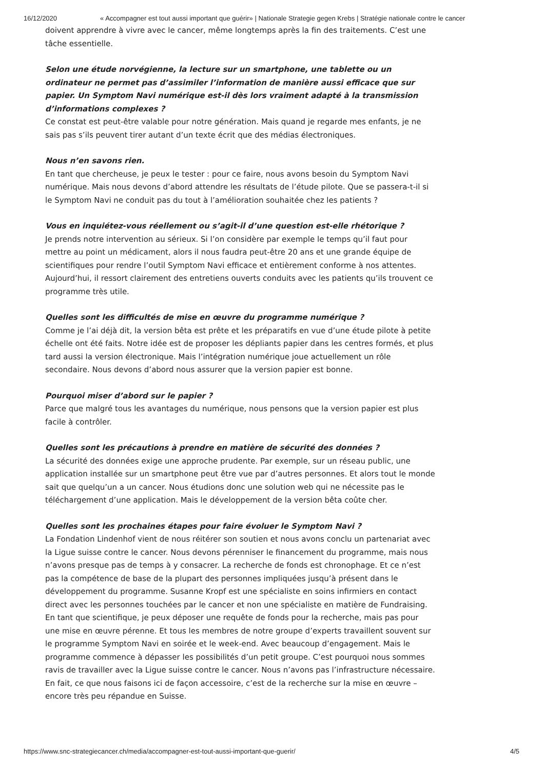16/12/2020 « Accompagner est tout aussi important que guérir» | Nationale Strategie gegen Krebs | Stratégie nationale contre le cancer
doivent apprendre à vivre avec le cancer, même longtemps après la fin des traitements. C’est une tâche essentielle.
Selon une étude norvégienne, la lecture sur un smartphone, une tablette ou un ordinateur ne permet pas d’assimiler l’information de manière aussi efficace que sur papier. Un Symptom Navi numérique est-il dès lors vraiment adapté à la transmission d’informations complexes ?
Ce constat est peut-être valable pour notre génération. Mais quand je regarde mes enfants, je ne sais pas s’ils peuvent tirer autant d’un texte écrit que des médias électroniques.
Nous n’en savons rien.
En tant que chercheuse, je peux le tester : pour ce faire, nous avons besoin du Symptom Navi numérique. Mais nous devons d’abord attendre les résultats de l’étude pilote. Que se passera-t-il si le Symptom Navi ne conduit pas du tout à l’amélioration souhaitée chez les patients ?
Vous en inquiétez-vous réellement ou s’agit-il d’une question est-elle rhétorique ?
Je prends notre intervention au sérieux. Si l’on considère par exemple le temps qu’il faut pour mettre au point un médicament, alors il nous faudra peut-être 20 ans et une grande équipe de scientifiques pour rendre l’outil Symptom Navi efficace et entièrement conforme à nos attentes. Aujourd’hui, il ressort clairement des entretiens ouverts conduits avec les patients qu’ils trouvent ce programme très utile.
Quelles sont les difficultés de mise en œuvre du programme numérique ?
Comme je l’ai déjà dit, la version bêta est prête et les préparatifs en vue d’une étude pilote à petite échelle ont été faits. Notre idée est de proposer les dépliants papier dans les centres formés, et plus tard aussi la version électronique. Mais l’intégration numérique joue actuellement un rôle secondaire. Nous devons d’abord nous assurer que la version papier est bonne.
Pourquoi miser d’abord sur le papier ?
Parce que malgré tous les avantages du numérique, nous pensons que la version papier est plus facile à contrôler.
Quelles sont les précautions à prendre en matière de sécurité des données ?
La sécurité des données exige une approche prudente. Par exemple, sur un réseau public, une application installée sur un smartphone peut être vue par d’autres personnes. Et alors tout le monde sait que quelqu’un a un cancer. Nous étudions donc une solution web qui ne nécessite pas le téléchargement d’une application. Mais le développement de la version bêta coûte cher.
Quelles sont les prochaines étapes pour faire évoluer le Symptom Navi ?
La Fondation Lindenhof vient de nous réitérer son soutien et nous avons conclu un partenariat avec la Ligue suisse contre le cancer. Nous devons pérenniser le financement du programme, mais nous n’avons presque pas de temps à y consacrer. La recherche de fonds est chronophage. Et ce n’est pas la compétence de base de la plupart des personnes impliquées jusqu’à présent dans le développement du programme. Susanne Kropf est une spécialiste en soins infirmiers en contact direct avec les personnes touchées par le cancer et non une spécialiste en matière de Fundraising. En tant que scientifique, je peux déposer une requête de fonds pour la recherche, mais pas pour une mise en œuvre pérenne. Et tous les membres de notre groupe d’experts travaillent souvent sur le programme Symptom Navi en soirée et le week-end. Avec beaucoup d’engagement. Mais le programme commence à dépasser les possibilités d’un petit groupe. C’est pourquoi nous sommes ravis de travailler avec la Ligue suisse contre le cancer. Nous n’avons pas l’infrastructure nécessaire. En fait, ce que nous faisons ici de façon accessoire, c’est de la recherche sur la mise en œuvre – encore très peu répandue en Suisse.
https://www.snc-strategiecancer.ch/media/accompagner-est-tout-aussi-important-que-guerir/ 4/5